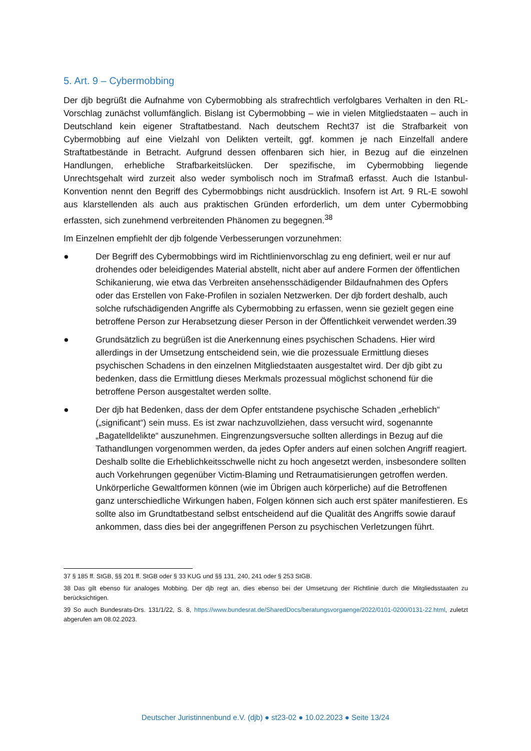5. Art. 9 – Cybermobbing
Der djb begrüßt die Aufnahme von Cybermobbing als strafrechtlich verfolgbares Verhalten in den RL-Vorschlag zunächst vollumfänglich. Bislang ist Cybermobbing – wie in vielen Mitgliedstaaten – auch in Deutschland kein eigener Straftatbestand. Nach deutschem Recht37 ist die Strafbarkeit von Cybermobbing auf eine Vielzahl von Delikten verteilt, ggf. kommen je nach Einzelfall andere Straftatbestände in Betracht. Aufgrund dessen offenbaren sich hier, in Bezug auf die einzelnen Handlungen, erhebliche Strafbarkeitslücken. Der spezifische, im Cybermobbing liegende Unrechtsgehalt wird zurzeit also weder symbolisch noch im Strafmaß erfasst. Auch die Istanbul-Konvention nennt den Begriff des Cybermobbings nicht ausdrücklich. Insofern ist Art. 9 RL-E sowohl aus klarstellenden als auch aus praktischen Gründen erforderlich, um dem unter Cybermobbing erfassten, sich zunehmend verbreitenden Phänomen zu begegnen.<sup>38</sup>
Im Einzelnen empfiehlt der djb folgende Verbesserungen vorzunehmen:
● Der Begriff des Cybermobbings wird im Richtlinienvorschlag zu eng definiert, weil er nur auf drohendes oder beleidigendes Material abstellt, nicht aber auf andere Formen der öffentlichen Schikanierung, wie etwa das Verbreiten ansehensschädigender Bildaufnahmen des Opfers oder das Erstellen von Fake-Profilen in sozialen Netzwerken. Der djb fordert deshalb, auch solche rufschädigenden Angriffe als Cybermobbing zu erfassen, wenn sie gezielt gegen eine betroffene Person zur Herabsetzung dieser Person in der Öffentlichkeit verwendet werden.39
● Grundsätzlich zu begrüßen ist die Anerkennung eines psychischen Schadens. Hier wird allerdings in der Umsetzung entscheidend sein, wie die prozessuale Ermittlung dieses psychischen Schadens in den einzelnen Mitgliedstaaten ausgestaltet wird. Der djb gibt zu bedenken, dass die Ermittlung dieses Merkmals prozessual möglichst schonend für die betroffene Person ausgestaltet werden sollte.
● Der djb hat Bedenken, dass der dem Opfer entstandene psychische Schaden „erheblich“ („significant“) sein muss. Es ist zwar nachzuvollziehen, dass versucht wird, sogenannte „Bagatelldelikte“ auszunehmen. Eingrenzungsversuche sollten allerdings in Bezug auf die Tathandlungen vorgenommen werden, da jedes Opfer anders auf einen solchen Angriff reagiert. Deshalb sollte die Erheblichkeitsschwelle nicht zu hoch angesetzt werden, insbesondere sollten auch Vorkehrungen gegenüber Victim-Blaming und Retraumatisierungen getroffen werden. Unkörperliche Gewaltformen können (wie im Übrigen auch körperliche) auf die Betroffenen ganz unterschiedliche Wirkungen haben, Folgen können sich auch erst später manifestieren. Es sollte also im Grundtatbestand selbst entscheidend auf die Qualität des Angriffs sowie darauf ankommen, dass dies bei der angegriffenen Person zu psychischen Verletzungen führt.
37 § 185 ff. StGB, §§ 201 ff. StGB oder § 33 KUG und §§ 131, 240, 241 oder § 253 StGB.
38 Das gilt ebenso für analoges Mobbing. Der djb regt an, dies ebenso bei der Umsetzung der Richtlinie durch die Mitgliedsstaaten zu berücksichtigen.
39 So auch Bundesrats-Drs. 131/1/22, S. 8, https://www.bundesrat.de/SharedDocs/beratungsvorgaenge/2022/0101-0200/0131-22.html, zuletzt abgerufen am 08.02.2023.
Deutscher Juristinnenbund e.V. (djb) ● st23-02 ● 10.02.2023 ● Seite 13/24